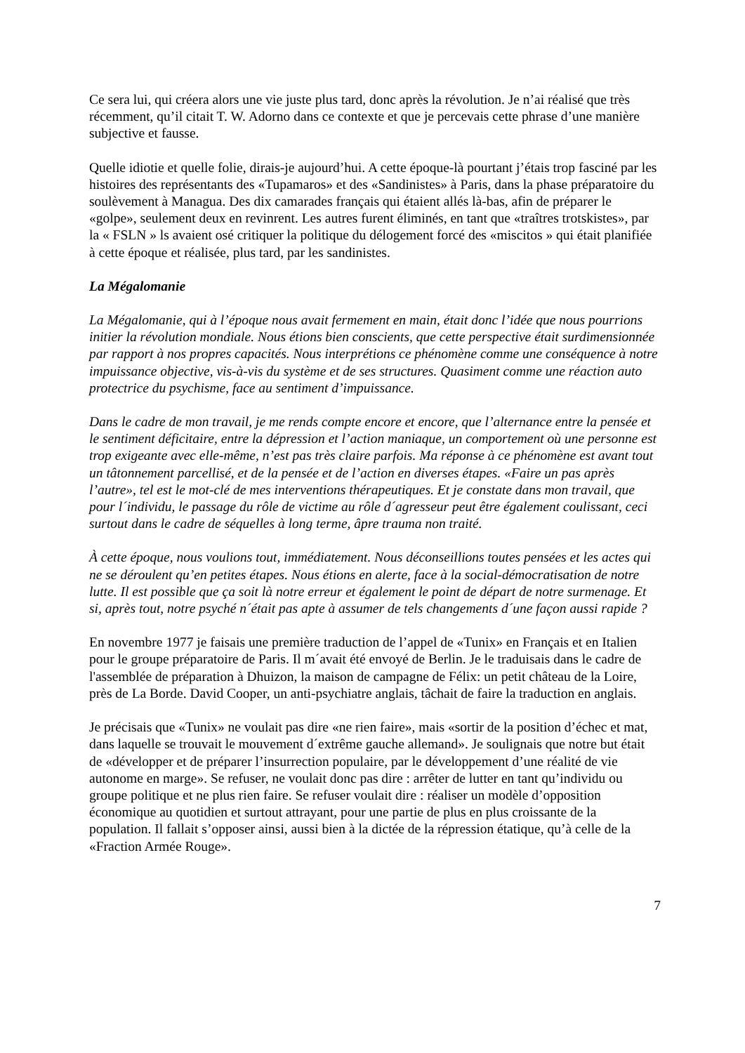Ce sera lui, qui créera alors une vie juste plus tard, donc après la révolution. Je n’ai réalisé que très récemment, qu’il citait T. W. Adorno dans ce contexte et que je percevais cette phrase d’une manière subjective et fausse.
Quelle idiotie et quelle folie, dirais-je aujourd’hui. A cette époque-là pourtant j’étais trop fasciné par les histoires des représentants des «Tupamaros» et des «Sandinistes» à Paris, dans la phase préparatoire du soulèvement à Managua. Des dix camarades français qui étaient allés là-bas, afin de préparer le «golpe», seulement deux en revinrent. Les autres furent éliminés, en tant que «traîtres trotskistes», par la « FSLN » ls avaient osé critiquer la politique du délogement forcé des «miscitos » qui était planifiée à cette époque et réalisée, plus tard, par les sandinistes.
La Mégalomanie
La Mégalomanie, qui à l’époque nous avait fermement en main, était donc l’idée que nous pourrions initier la révolution mondiale. Nous étions bien conscients, que cette perspective était surdimensionnée par rapport à nos propres capacités. Nous interprétions ce phénomène comme une conséquence à notre impuissance objective, vis-à-vis du système et de ses structures. Quasiment comme une réaction auto protectrice du psychisme, face au sentiment d’impuissance.
Dans le cadre de mon travail, je me rends compte encore et encore, que l’alternance entre la pensée et le sentiment déficitaire, entre la dépression et l’action maniaque, un comportement où une personne est trop exigeante avec elle-même, n’est pas très claire parfois. Ma réponse à ce phénomène est avant tout un tâtonnement parcellisé, et de la pensée et de l’action en diverses étapes. «Faire un pas après l’autre», tel est le mot-clé de mes interventions thérapeutiques. Et je constate dans mon travail, que pour l´individu, le passage du rôle de victime au rôle d´agresseur peut être également coulissant, ceci surtout dans le cadre de séquelles à long terme, âpre trauma non traité.
À cette époque, nous voulions tout, immédiatement. Nous déconseillions toutes pensées et les actes qui ne se déroulent qu’en petites étapes. Nous étions en alerte, face à la social-démocratisation de notre lutte. Il est possible que ça soit là notre erreur et également le point de départ de notre surmenage. Et si, après tout, notre psyché n´était pas apte à assumer de tels changements d´une façon aussi rapide ?
En novembre 1977 je faisais une première traduction de l’appel de «Tunix» en Français et en Italien pour le groupe préparatoire de Paris. Il m´avait été envoyé de Berlin. Je le traduisais dans le cadre de l'assemblée de préparation à Dhuizon, la maison de campagne de Félix: un petit château de la Loire, près de La Borde. David Cooper, un anti-psychiatre anglais, tâchait de faire la traduction en anglais.
Je précisais que «Tunix» ne voulait pas dire «ne rien faire», mais «sortir de la position d’échec et mat, dans laquelle se trouvait le mouvement d´extrême gauche allemand». Je soulignais que notre but était de «développer et de préparer l’insurrection populaire, par le développement d’une réalité de vie autonome en marge». Se refuser, ne voulait donc pas dire : arrêter de lutter en tant qu’individu ou groupe politique et ne plus rien faire. Se refuser voulait dire : réaliser un modèle d’opposition économique au quotidien et surtout attrayant, pour une partie de plus en plus croissante de la population. Il fallait s’opposer ainsi, aussi bien à la dictée de la répression étatique, qu’à celle de la «Fraction Armée Rouge».
7